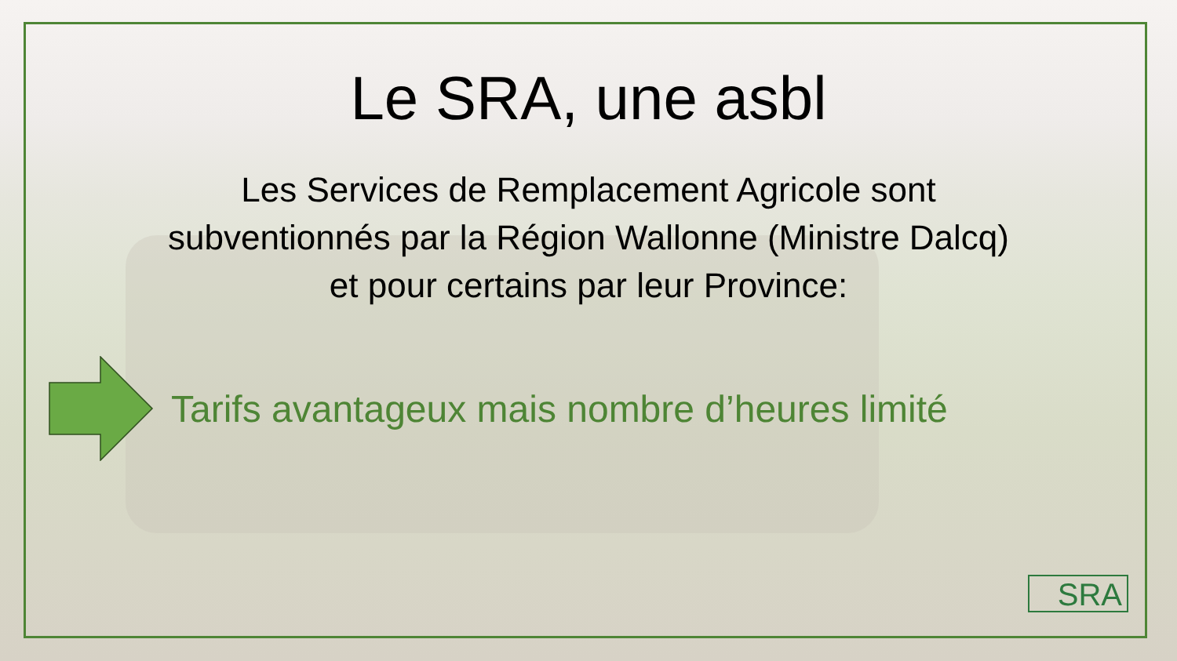Le SRA, une asbl
Les Services de Remplacement Agricole sont
subventionnés par la Région Wallonne (Ministre Dalcq)
et pour certains par leur Province:
Tarifs avantageux mais nombre d’heures limité
SRA